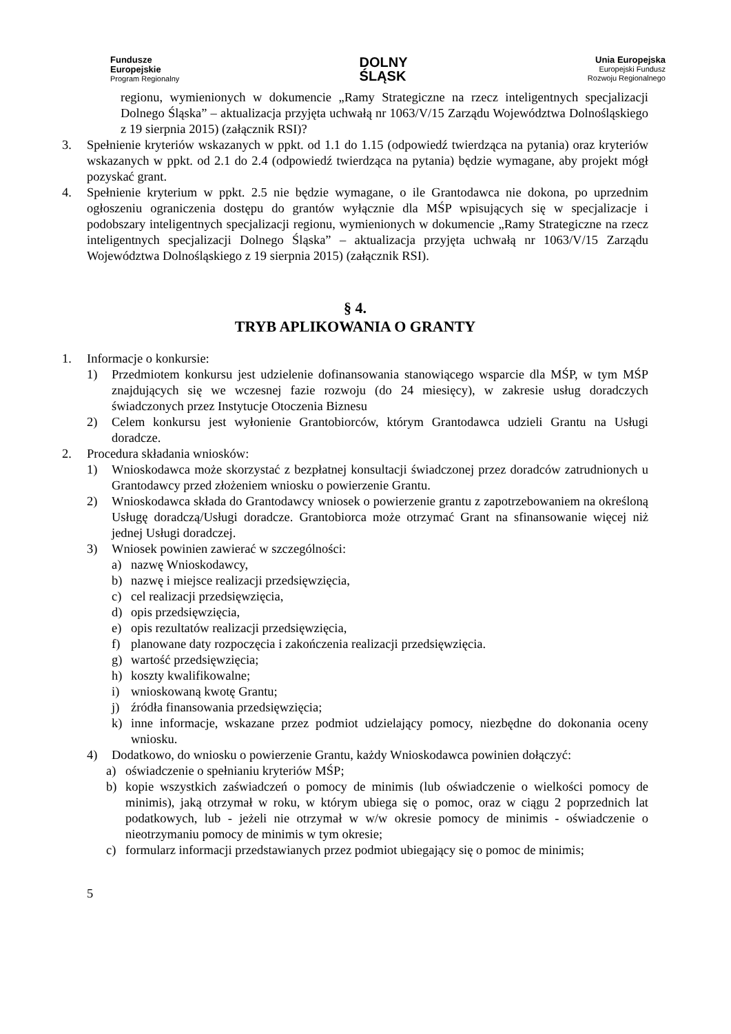Fundusze
Europejskie
Program Regionalny
DOLNY
ŚLĄSK
Unia Europejska
Europejski Fundusz
Rozwoju Regionalnego
regionu, wymienionych w dokumencie „Ramy Strategiczne na rzecz inteligentnych specjalizacji Dolnego Śląska” – aktualizacja przyjęta uchwałą nr 1063/V/15 Zarządu Województwa Dolnośląskiego z 19 sierpnia 2015) (załącznik RSI)?
3. Spełnienie kryteriów wskazanych w ppkt. od 1.1 do 1.15 (odpowiedź twierdząca na pytania) oraz kryteriów wskazanych w ppkt. od 2.1 do 2.4 (odpowiedź twierdząca na pytania) będzie wymagane, aby projekt mógł pozyskać grant.
4. Spełnienie kryterium w ppkt. 2.5 nie będzie wymagane, o ile Grantodawca nie dokona, po uprzednim ogłoszeniu ograniczenia dostępu do grantów wyłącznie dla MŚP wpisujących się w specjalizacje i podobszary inteligentnych specjalizacji regionu, wymienionych w dokumencie „Ramy Strategiczne na rzecz inteligentnych specjalizacji Dolnego Śląska” – aktualizacja przyjęta uchwałą nr 1063/V/15 Zarządu Województwa Dolnośląskiego z 19 sierpnia 2015) (załącznik RSI).
§ 4.
TRYB APLIKOWANIA O GRANTY
1. Informacje o konkursie:
1) Przedmiotem konkursu jest udzielenie dofinansowania stanowiącego wsparcie dla MŚP, w tym MŚP znajdujących się we wczesnej fazie rozwoju (do 24 miesięcy), w zakresie usług doradczych świadczonych przez Instytucje Otoczenia Biznesu
2) Celem konkursu jest wyłonienie Grantobiorców, którym Grantodawca udzieli Grantu na Usługi doradcze.
2. Procedura składania wniosków:
1) Wnioskodawca może skorzystać z bezpłatnej konsultacji świadczonej przez doradców zatrudnionych u Grantodawcy przed złożeniem wniosku o powierzenie Grantu.
2) Wnioskodawca składa do Grantodawcy wniosek o powierzenie grantu z zapotrzebowaniem na określoną Usługę doradczą/Usługi doradcze. Grantobiorca może otrzymać Grant na sfinansowanie więcej niż jednej Usługi doradczej.
3) Wniosek powinien zawierać w szczególności:
a) nazwę Wnioskodawcy,
b) nazwę i miejsce realizacji przedsięwzięcia,
c) cel realizacji przedsięwzięcia,
d) opis przedsięwzięcia,
e) opis rezultatów realizacji przedsięwzięcia,
f) planowane daty rozpoczęcia i zakończenia realizacji przedsięwzięcia.
g) wartość przedsięwzięcia;
h) koszty kwalifikowalne;
i) wnioskowaną kwotę Grantu;
j) źródła finansowania przedsięwzięcia;
k) inne informacje, wskazane przez podmiot udzielający pomocy, niezbędne do dokonania oceny wniosku.
4) Dodatkowo, do wniosku o powierzenie Grantu, każdy Wnioskodawca powinien dołączyć:
a) oświadczenie o spełnianiu kryteriów MŚP;
b) kopie wszystkich zaświadczeń o pomocy de minimis (lub oświadczenie o wielkości pomocy de minimis), jaką otrzymał w roku, w którym ubiega się o pomoc, oraz w ciągu 2 poprzednich lat podatkowych, lub - jeżeli nie otrzymał w w/w okresie pomocy de minimis - oświadczenie o nieotrzymaniu pomocy de minimis w tym okresie;
c) formularz informacji przedstawianych przez podmiot ubiegający się o pomoc de minimis;
5